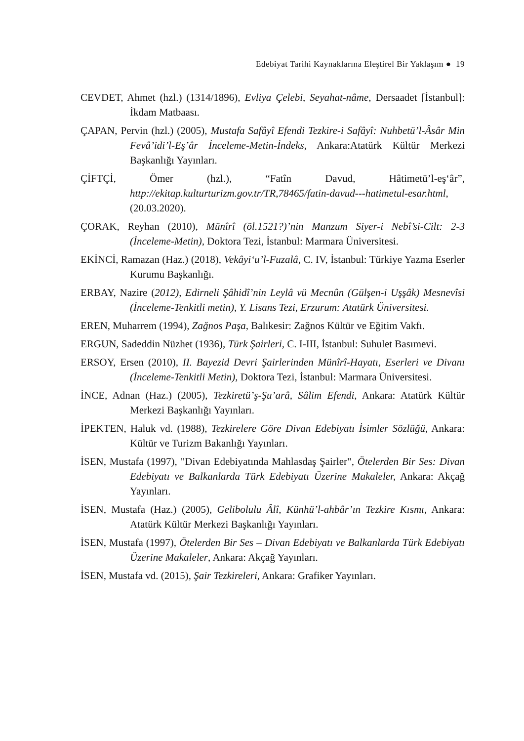Edebiyat Tarihi Kaynaklarına Eleştirel Bir Yaklaşım ● 19
CEVDET, Ahmet (hzl.) (1314/1896), Evliya Çelebi, Seyahat-nâme, Dersaadet [İstanbul]: İkdam Matbaası.
ÇAPAN, Pervin (hzl.) (2005), Mustafa Safâyî Efendi Tezkire-i Safâyî: Nuhbetü’l-Âsâr Min Fevâ’idi’l-Eş’âr İnceleme-Metin-İndeks, Ankara:Atatürk Kültür Merkezi Başkanlığı Yayınları.
ÇİFTÇİ, Ömer (hzl.), “Fatîn Davud, Hâtimetü’l-eş‘âr”, http://ekitap.kulturturizm.gov.tr/TR,78465/fatin-davud---hatimetul-esar.html, (20.03.2020).
ÇORAK, Reyhan (2010), Münîrî (öl.1521?)’nin Manzum Siyer-i Nebî’si-Cilt: 2-3 (İnceleme-Metin), Doktora Tezi, İstanbul: Marmara Üniversitesi.
EKİNCİ, Ramazan (Haz.) (2018), Vekâyi‘u’l-Fuzalâ, C. IV, İstanbul: Türkiye Yazma Eserler Kurumu Başkanlığı.
ERBAY, Nazire (2012), Edirneli Şâhidî’nin Leylâ vü Mecnûn (Gülşen-i Uşşâk) Mesnevîsi (İnceleme-Tenkitli metin), Y. Lisans Tezi, Erzurum: Atatürk Üniversitesi.
EREN, Muharrem (1994), Zağnos Paşa, Balıkesir: Zağnos Kültür ve Eğitim Vakfı.
ERGUN, Sadeddin Nüzhet (1936), Türk Şairleri, C. I-III, İstanbul: Suhulet Basımevi.
ERSOY, Ersen (2010), II. Bayezid Devri Şairlerinden Münîrî-Hayatı, Eserleri ve Divanı (İnceleme-Tenkitli Metin), Doktora Tezi, İstanbul: Marmara Üniversitesi.
İNCE, Adnan (Haz.) (2005), Tezkiretü’ş-Şu’arâ, Sâlim Efendi, Ankara: Atatürk Kültür Merkezi Başkanlığı Yayınları.
İPEKTEN, Haluk vd. (1988), Tezkirelere Göre Divan Edebiyatı İsimler Sözlüğü, Ankara: Kültür ve Turizm Bakanlığı Yayınları.
İSEN, Mustafa (1997), "Divan Edebiyatında Mahlasdaş Şairler", Ötelerden Bir Ses: Divan Edebiyatı ve Balkanlarda Türk Edebiyatı Üzerine Makaleler, Ankara: Akçağ Yayınları.
İSEN, Mustafa (Haz.) (2005), Gelibolulu Âlî, Künhü’l-ahbâr’ın Tezkire Kısmı, Ankara: Atatürk Kültür Merkezi Başkanlığı Yayınları.
İSEN, Mustafa (1997), Ötelerden Bir Ses – Divan Edebiyatı ve Balkanlarda Türk Edebiyatı Üzerine Makaleler, Ankara: Akçağ Yayınları.
İSEN, Mustafa vd. (2015), Şair Tezkireleri, Ankara: Grafiker Yayınları.